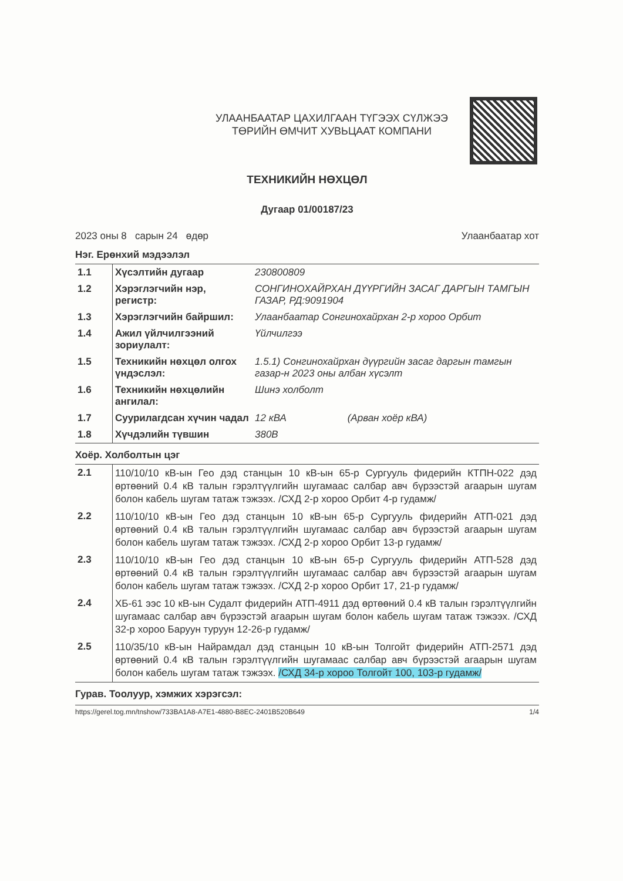УЛААНБААТАР ЦАХИЛГААН ТҮГЭЭХ СҮЛЖЭЭ
ТӨРИЙН ӨМЧИТ ХУВЬЦААТ КОМПАНИ
ТЕХНИКИЙН НӨХЦӨЛ
Дугаар 01/00187/23
2023 оны 8 сарын 24 өдөр Улаанбаатар хот
Нэг. Ерөнхий мэдээлэл
| 1.1 | Хүсэлтийн дугаар | 230800809 |
| 1.2 | Хэрэглэгчийн нэр, регистр: | СОНГИНОХАЙРХАН ДҮҮРГИЙН ЗАСАГ ДАРГЫН ТАМГЫН ГАЗАР, РД:9091904 |
| 1.3 | Хэрэглэгчийн байршил: | Улаанбаатар Сонгинохайрхан 2-р хороо Орбит |
| 1.4 | Ажил үйлчилгээний зориулалт: | Үйлчилгээ |
| 1.5 | Техникийн нөхцөл олгох үндэслэл: | 1.5.1) Сонгинохайрхан дүүргийн засаг даргын тамгын газар-н 2023 оны албан хүсэлт |
| 1.6 | Техникийн нөхцөлийн ангилал: | Шинэ холболт |
| 1.7 | Суурилагдсан хүчин чадал | 12 кВА (Арван хоёр кВА) |
| 1.8 | Хүчдэлийн түвшин | 380В |
Хоёр. Холболтын цэг
| 2.1 | 110/10/10 кВ-ын Гео дэд станцын 10 кВ-ын 65-р Сургууль фидерийн КТПН-022 дэд өртөөний 0.4 кВ талын гэрэлтүүлгийн шугамаас салбар авч бүрээстэй агаарын шугам болон кабель шугам татаж тэжээх. /СХД 2-р хороо Орбит 4-р гудамж/ |
| 2.2 | 110/10/10 кВ-ын Гео дэд станцын 10 кВ-ын 65-р Сургууль фидерийн АТП-021 дэд өртөөний 0.4 кВ талын гэрэлтүүлгийн шугамаас салбар авч бүрээстэй агаарын шугам болон кабель шугам татаж тэжээх. /СХД 2-р хороо Орбит 13-р гудамж/ |
| 2.3 | 110/10/10 кВ-ын Гео дэд станцын 10 кВ-ын 65-р Сургууль фидерийн АТП-528 дэд өртөөний 0.4 кВ талын гэрэлтүүлгийн шугамаас салбар авч бүрээстэй агаарын шугам болон кабель шугам татаж тэжээх. /СХД 2-р хороо Орбит 17, 21-р гудамж/ |
| 2.4 | ХБ-61 ээс 10 кВ-ын Судалт фидерийн АТП-4911 дэд өртөөний 0.4 кВ талын гэрэлтүүлгийн шугамаас салбар авч бүрээстэй агаарын шугам болон кабель шугам татаж тэжээх. /СХД 32-р хороо Баруун туруун 12-26-р гудамж/ |
| 2.5 | 110/35/10 кВ-ын Найрамдал дэд станцын 10 кВ-ын Толгойт фидерийн АТП-2571 дэд өртөөний 0.4 кВ талын гэрэлтүүлгийн шугамаас салбар авч бүрээстэй агаарын шугам болон кабель шугам татаж тэжээх. /СХД 34-р хороо Толгойт 100, 103-р гудамж/ |
Гурав. Тоолуур, хэмжих хэрэгсэл:
https://gerel.tog.mn/tnshow/733BA1A8-A7E1-4880-B8EC-2401B520B649 1/4